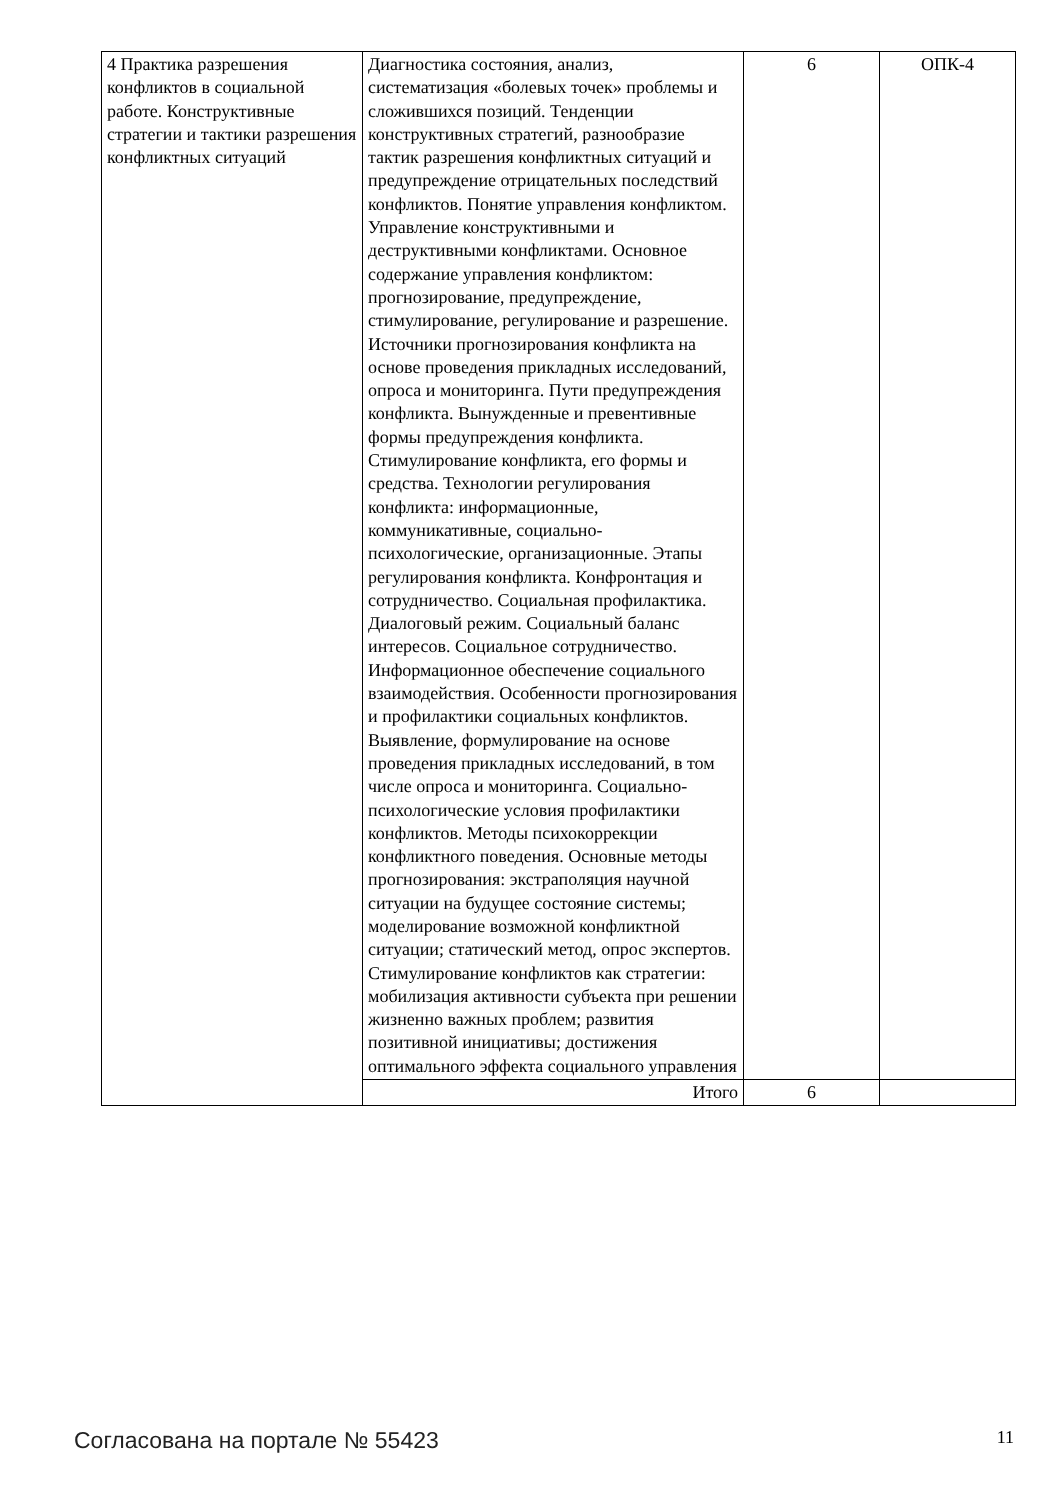| 4 Практика разрешения конфликтов в социальной работе. Конструктивные стратегии и тактики разрешения конфликтных ситуаций | Диагностика состояния, анализ, систематизация «болевых точек» проблемы и сложившихся позиций. Тенденции конструктивных стратегий, разнообразие тактик разрешения конфликтных ситуаций и предупреждение отрицательных последствий конфликтов. Понятие управления конфликтом. Управление конструктивными и деструктивными конфликтами. Основное содержание управления конфликтом: прогнозирование, предупреждение, стимулирование, регулирование и разрешение. Источники прогнозирования конфликта на основе проведения прикладных исследований, опроса и мониторинга. Пути предупреждения конфликта. Вынужденные и превентивные формы предупреждения конфликта. Стимулирование конфликта, его формы и средства. Технологии регулирования конфликта: информационные, коммуникативные, социально-психологические, организационные. Этапы регулирования конфликта. Конфронтация и сотрудничество. Социальная профилактика. Диалоговый режим. Социальный баланс интересов. Социальное сотрудничество. Информационное обеспечение социального взаимодействия. Особенности прогнозирования и профилактики социальных конфликтов. Выявление, формулирование на основе проведения прикладных исследований, в том числе опроса и мониторинга. Социально-психологические условия профилактики конфликтов. Методы психокоррекции конфликтного поведения. Основные методы прогнозирования: экстраполяция научной ситуации на будущее состояние системы; моделирование возможной конфликтной ситуации; статический метод, опрос экспертов. Стимулирование конфликтов как стратегии: мобилизация активности субъекта при решении жизненно важных проблем; развития позитивной инициативы; достижения оптимального эффекта социального управления | 6 | ОПК-4 |
| | Итого | 6 | |
Согласована на портале № 55423 11